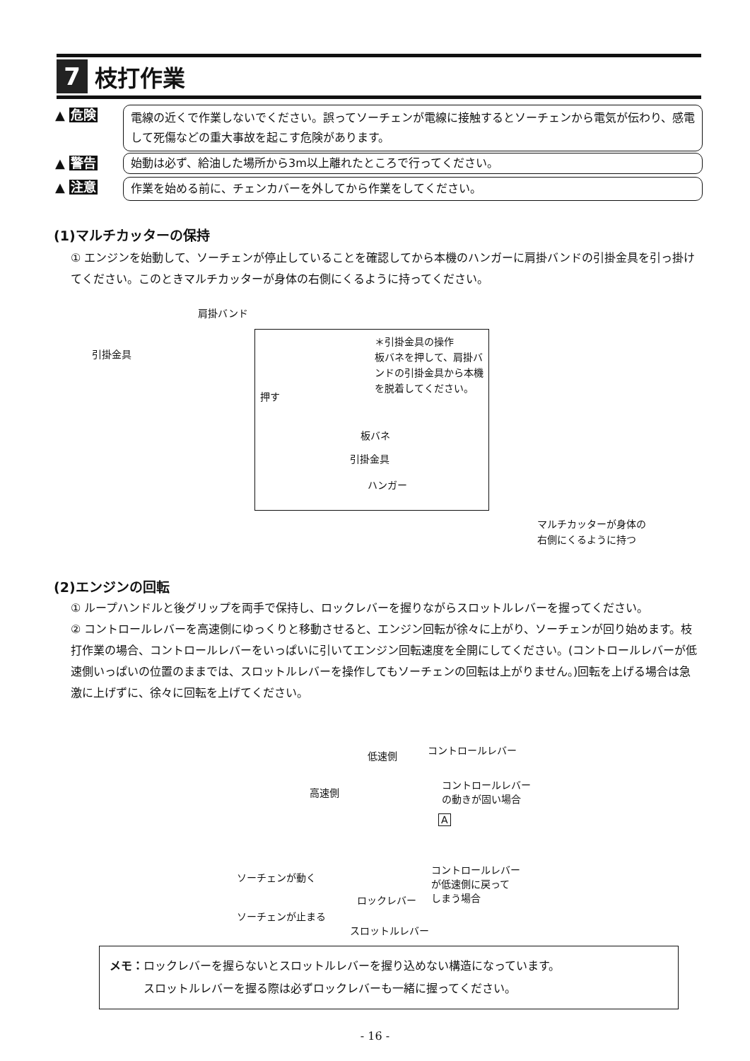7
枝打作業
▲ 危険
電線の近くで作業しないでください。誤ってソーチェンが電線に接触するとソーチェンから電気が伝わり、感電して死傷などの重大事故を起こす危険があります。
▲ 警告
始動は必ず、給油した場所から3m以上離れたところで行ってください。
▲ 注意
作業を始める前に、チェンカバーを外してから作業をしてください。
(1)マルチカッターの保持
① エンジンを始動して、ソーチェンが停止していることを確認してから本機のハンガーに肩掛バンドの引掛金具を引っ掛けてください。このときマルチカッターが身体の右側にくるように持ってください。
肩掛バンド
引掛金具
＊引掛金具の操作
板バネを押して、肩掛バンドの引掛金具から本機を脱着してください。
押す
板バネ
引掛金具
ハンガー
マルチカッターが身体の
右側にくるように持つ
(2)エンジンの回転
① ループハンドルと後グリップを両手で保持し、ロックレバーを握りながらスロットルレバーを握ってください。
② コントロールレバーを高速側にゆっくりと移動させると、エンジン回転が徐々に上がり、ソーチェンが回り始めます。枝打作業の場合、コントロールレバーをいっぱいに引いてエンジン回転速度を全開にしてください。(コントロールレバーが低速側いっぱいの位置のままでは、スロットルレバーを操作してもソーチェンの回転は上がりません。)回転を上げる場合は急激に上げずに、徐々に回転を上げてください。
低速側 コントロールレバー
高速側
コントロールレバー
の動きが固い場合
A
ソーチェンが動く
コントロールレバー
が低速側に戻って
しまう場合
ロックレバー
ソーチェンが止まる
スロットルレバー
メモ：ロックレバーを握らないとスロットルレバーを握り込めない構造になっています。
　　　スロットルレバーを握る際は必ずロックレバーも一緒に握ってください。
- 16 -